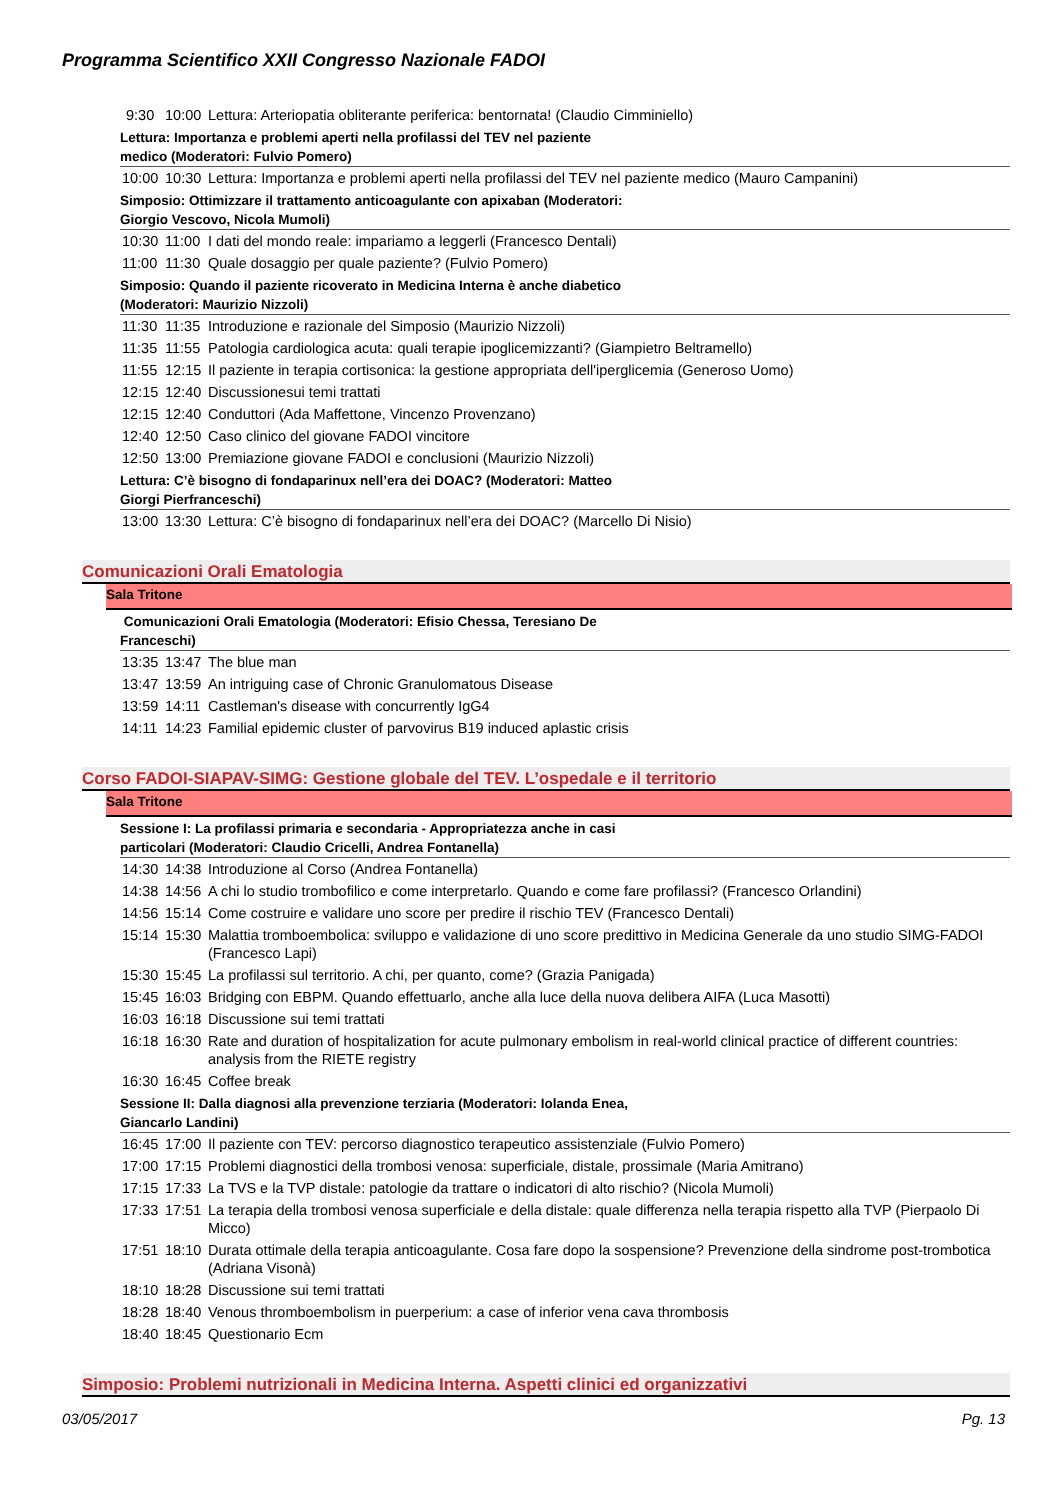Programma Scientifico XXII Congresso Nazionale FADOI
| 9:30 | 10:00 | Lettura: Arteriopatia obliterante periferica: bentornata! (Claudio Cimminiello) |
Lettura: Importanza e problemi aperti nella profilassi del TEV nel paziente medico (Moderatori: Fulvio Pomero)
| 10:00 | 10:30 | Lettura: Importanza e problemi aperti nella profilassi del TEV nel paziente medico (Mauro Campanini) |
Simposio: Ottimizzare il trattamento anticoagulante con apixaban (Moderatori: Giorgio Vescovo, Nicola Mumoli)
| 10:30 | 11:00 | I dati del mondo reale: impariamo a leggerli (Francesco Dentali) |
| 11:00 | 11:30 | Quale dosaggio per quale paziente? (Fulvio Pomero) |
Simposio: Quando il paziente ricoverato in Medicina Interna è anche diabetico (Moderatori: Maurizio Nizzoli)
| 11:30 | 11:35 | Introduzione e razionale del Simposio (Maurizio Nizzoli) |
| 11:35 | 11:55 | Patologia cardiologica acuta: quali terapie ipoglicemizzanti? (Giampietro Beltramello) |
| 11:55 | 12:15 | Il paziente in terapia cortisonica: la gestione appropriata dell'iperglicemia (Generoso Uomo) |
| 12:15 | 12:40 | Discussionesui temi trattati |
| 12:15 | 12:40 | Conduttori (Ada Maffettone, Vincenzo Provenzano) |
| 12:40 | 12:50 | Caso clinico del giovane FADOI vincitore |
| 12:50 | 13:00 | Premiazione giovane FADOI e conclusioni (Maurizio Nizzoli) |
Lettura: C’è bisogno di fondaparinux nell’era dei DOAC? (Moderatori: Matteo Giorgi Pierfranceschi)
| 13:00 | 13:30 | Lettura: C’è bisogno di fondaparinux nell’era dei DOAC? (Marcello Di Nisio) |
Comunicazioni Orali Ematologia
Sala Tritone
Comunicazioni Orali Ematologia (Moderatori: Efisio Chessa, Teresiano De Franceschi)
| 13:35 | 13:47 | The blue man |
| 13:47 | 13:59 | An intriguing case of Chronic Granulomatous Disease |
| 13:59 | 14:11 | Castleman's disease with concurrently IgG4 |
| 14:11 | 14:23 | Familial epidemic cluster of parvovirus B19 induced aplastic crisis |
Corso FADOI-SIAPAV-SIMG: Gestione globale del TEV. L’ospedale e il territorio
Sala Tritone
Sessione I: La profilassi primaria e secondaria - Appropriatezza anche in casi particolari (Moderatori: Claudio Cricelli, Andrea Fontanella)
| 14:30 | 14:38 | Introduzione al Corso (Andrea Fontanella) |
| 14:38 | 14:56 | A chi lo studio trombofilico e come interpretarlo. Quando e come fare profilassi? (Francesco Orlandini) |
| 14:56 | 15:14 | Come costruire e validare uno score per predire il rischio TEV (Francesco Dentali) |
| 15:14 | 15:30 | Malattia tromboembolica: sviluppo e validazione di uno score predittivo in Medicina Generale da uno studio SIMG-FADOI (Francesco Lapi) |
| 15:30 | 15:45 | La profilassi sul territorio. A chi, per quanto, come? (Grazia Panigada) |
| 15:45 | 16:03 | Bridging con EBPM. Quando effettuarlo, anche alla luce della nuova delibera AIFA (Luca Masotti) |
| 16:03 | 16:18 | Discussione sui temi trattati |
| 16:18 | 16:30 | Rate and duration of hospitalization for acute pulmonary embolism in real-world clinical practice of different countries: analysis from the RIETE registry |
| 16:30 | 16:45 | Coffee break |
Sessione II: Dalla diagnosi alla prevenzione terziaria (Moderatori: Iolanda Enea, Giancarlo Landini)
| 16:45 | 17:00 | Il paziente con TEV: percorso diagnostico terapeutico assistenziale (Fulvio Pomero) |
| 17:00 | 17:15 | Problemi diagnostici della trombosi venosa: superficiale, distale, prossimale (Maria Amitrano) |
| 17:15 | 17:33 | La TVS e la TVP distale: patologie da trattare o indicatori di alto rischio? (Nicola Mumoli) |
| 17:33 | 17:51 | La terapia della trombosi venosa superficiale e della distale: quale differenza nella terapia rispetto alla TVP (Pierpaolo Di Micco) |
| 17:51 | 18:10 | Durata ottimale della terapia anticoagulante. Cosa fare dopo la sospensione? Prevenzione della sindrome post-trombotica (Adriana Visonà) |
| 18:10 | 18:28 | Discussione sui temi trattati |
| 18:28 | 18:40 | Venous thromboembolism in puerperium: a case of inferior vena cava thrombosis |
| 18:40 | 18:45 | Questionario Ecm |
Simposio: Problemi nutrizionali in Medicina Interna. Aspetti clinici ed organizzativi
03/05/2017 Pg. 13